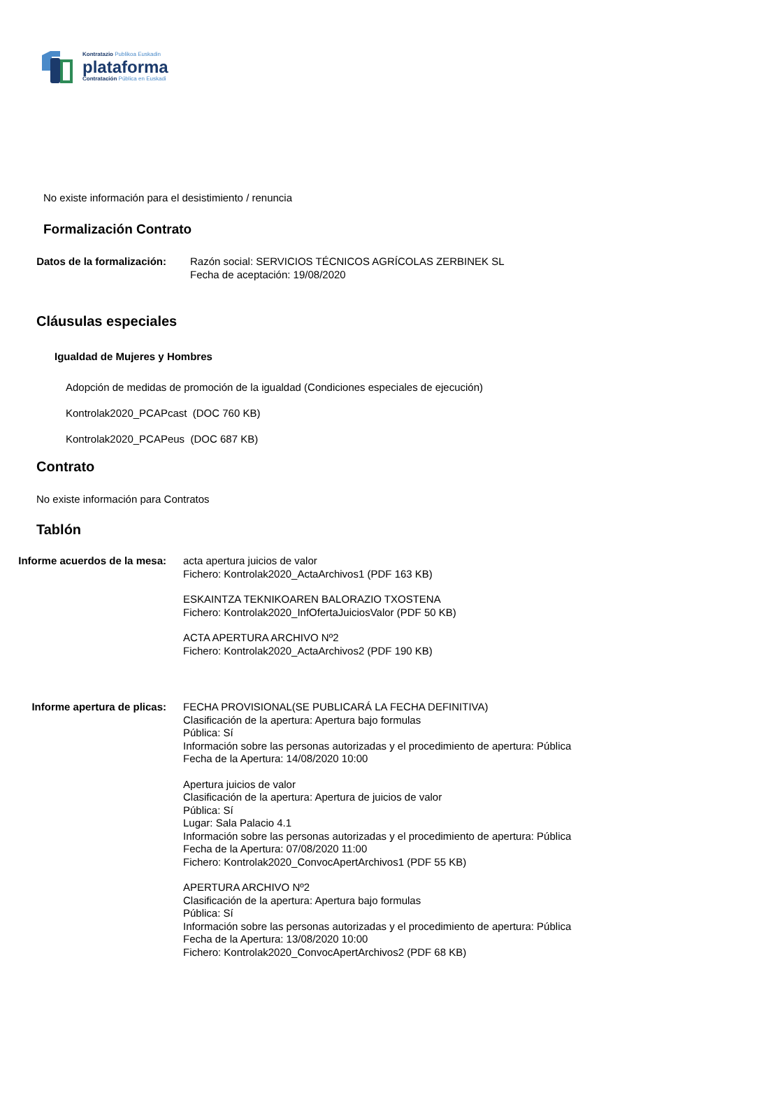Kontratazio Publikoa Euskadin
plataforma
Contratación Pública en Euskadi
No existe información para el desistimiento / renuncia
Formalización Contrato
Datos de la formalización: Razón social: SERVICIOS TÉCNICOS AGRÍCOLAS ZERBINEK SL
Fecha de aceptación: 19/08/2020
Cláusulas especiales
Igualdad de Mujeres y Hombres
Adopción de medidas de promoción de la igualdad (Condiciones especiales de ejecución)
Kontrolak2020_PCAPcast (DOC 760 KB)
Kontrolak2020_PCAPeus (DOC 687 KB)
Contrato
No existe información para Contratos
Tablón
Informe acuerdos de la mesa: acta apertura juicios de valor
Fichero: Kontrolak2020_ActaArchivos1 (PDF 163 KB)
ESKAINTZA TEKNIKOAREN BALORAZIO TXOSTENA
Fichero: Kontrolak2020_InfOfertaJuiciosValor (PDF 50 KB)
ACTA APERTURA ARCHIVO Nº2
Fichero: Kontrolak2020_ActaArchivos2 (PDF 190 KB)
Informe apertura de plicas: FECHA PROVISIONAL(SE PUBLICARÁ LA FECHA DEFINITIVA)
Clasificación de la apertura: Apertura bajo formulas
Pública: Sí
Información sobre las personas autorizadas y el procedimiento de apertura: Pública
Fecha de la Apertura: 14/08/2020 10:00
Apertura juicios de valor
Clasificación de la apertura: Apertura de juicios de valor
Pública: Sí
Lugar: Sala Palacio 4.1
Información sobre las personas autorizadas y el procedimiento de apertura: Pública
Fecha de la Apertura: 07/08/2020 11:00
Fichero: Kontrolak2020_ConvocApertArchivos1 (PDF 55 KB)
APERTURA ARCHIVO Nº2
Clasificación de la apertura: Apertura bajo formulas
Pública: Sí
Información sobre las personas autorizadas y el procedimiento de apertura: Pública
Fecha de la Apertura: 13/08/2020 10:00
Fichero: Kontrolak2020_ConvocApertArchivos2 (PDF 68 KB)